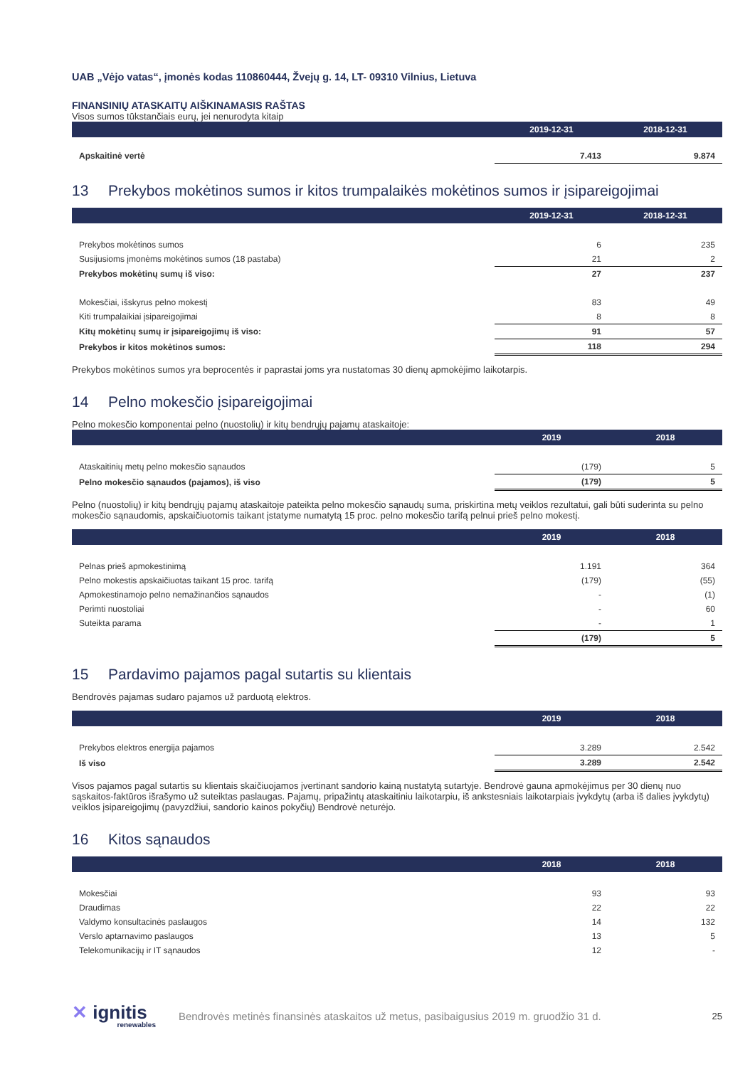UAB „Vėjo vatas“, įmonės kodas 110860444, Žvejų g. 14, LT- 09310 Vilnius, Lietuva
FINANSINIŲ ATASKAITŲ AIŠKINAMASIS RAŠTAS
Visos sumos tūkstančiais eurų, jei nenurodyta kitaip
| | 2019-12-31 | 2018-12-31 |
| --- | --- | --- |
| Apskaitinė vertė | 7.413 | 9.874 |
13 Prekybos mokėtinos sumos ir kitos trumpalaikės mokėtinos sumos ir įsipareigojimai
| | 2019-12-31 | 2018-12-31 |
| --- | --- | --- |
| Prekybos mokėtinos sumos | 6 | 235 |
| Susijusioms įmonėms mokėtinos sumos (18 pastaba) | 21 | 2 |
| Prekybos mokėtinų sumų iš viso: | 27 | 237 |
| Mokesčiai, išskyrus pelno mokestį | 83 | 49 |
| Kiti trumpalaikiai įsipareigojimai | 8 | 8 |
| Kitų mokėtinų sumų ir įsipareigojimų iš viso: | 91 | 57 |
| Prekybos ir kitos mokėtinos sumos: | 118 | 294 |
Prekybos mokėtinos sumos yra beprocentės ir paprastai joms yra nustatomas 30 dienų apmokėjimo laikotarpis.
14 Pelno mokesčio įsipareigojimai
Pelno mokesčio komponentai pelno (nuostolių) ir kitų bendrųjų pajamų ataskaitoje:
| | 2019 | 2018 |
| --- | --- | --- |
| Ataskaitinių metų pelno mokesčio sąnaudos | (179) | 5 |
| Pelno mokesčio sąnaudos (pajamos), iš viso | (179) | 5 |
Pelno (nuostolių) ir kitų bendrųjų pajamų ataskaitoje pateikta pelno mokesčio sąnaudų suma, priskirtina metų veiklos rezultatui, gali būti suderinta su pelno mokesčio sąnaudomis, apskaičiuotomis taikant įstatyme numatytą 15 proc. pelno mokesčio tarifą pelnui prieš pelno mokestį.
| | 2019 | 2018 |
| --- | --- | --- |
| Pelnas prieš apmokestinimą | 1.191 | 364 |
| Pelno mokestis apskaičiuotas taikant 15 proc. tarifą | (179) | (55) |
| Apmokestinamojo pelno nemažinančios sąnaudos | - | (1) |
| Perimti nuostoliai | - | 60 |
| Suteikta parama | - | 1 |
| | (179) | 5 |
15 Pardavimo pajamos pagal sutartis su klientais
Bendrovės pajamas sudaro pajamos už parduotą elektros.
| | 2019 | 2018 |
| --- | --- | --- |
| Prekybos elektros energija pajamos | 3.289 | 2.542 |
| Iš viso | 3.289 | 2.542 |
Visos pajamos pagal sutartis su klientais skaičiuojamos įvertinant sandorio kainą nustatytą sutartyje. Bendrovė gauna apmokėjimus per 30 dienų nuo sąskaitos-faktūros išrašymo už suteiktas paslaugas. Pajamų, pripažintų ataskaitiniu laikotarpiu, iš ankstesniais laikotarpiais įvykdytų (arba iš dalies įvykdytų) veiklos įsipareigojimų (pavyzdžiui, sandorio kainos pokyčių) Bendrovė neturėjo.
16 Kitos sąnaudos
| | 2018 | 2018 |
| --- | --- | --- |
| Mokesčiai | 93 | 93 |
| Draudimas | 22 | 22 |
| Valdymo konsultacinės paslaugos | 14 | 132 |
| Verslo aptarnavimo paslaugos | 13 | 5 |
| Telekomunikacijų ir IT sąnaudos | 12 | - |
✕ ignitis
renewables
Bendrovės metinės finansinės ataskaitos už metus, pasibaigusius 2019 m. gruodžio 31 d.
25